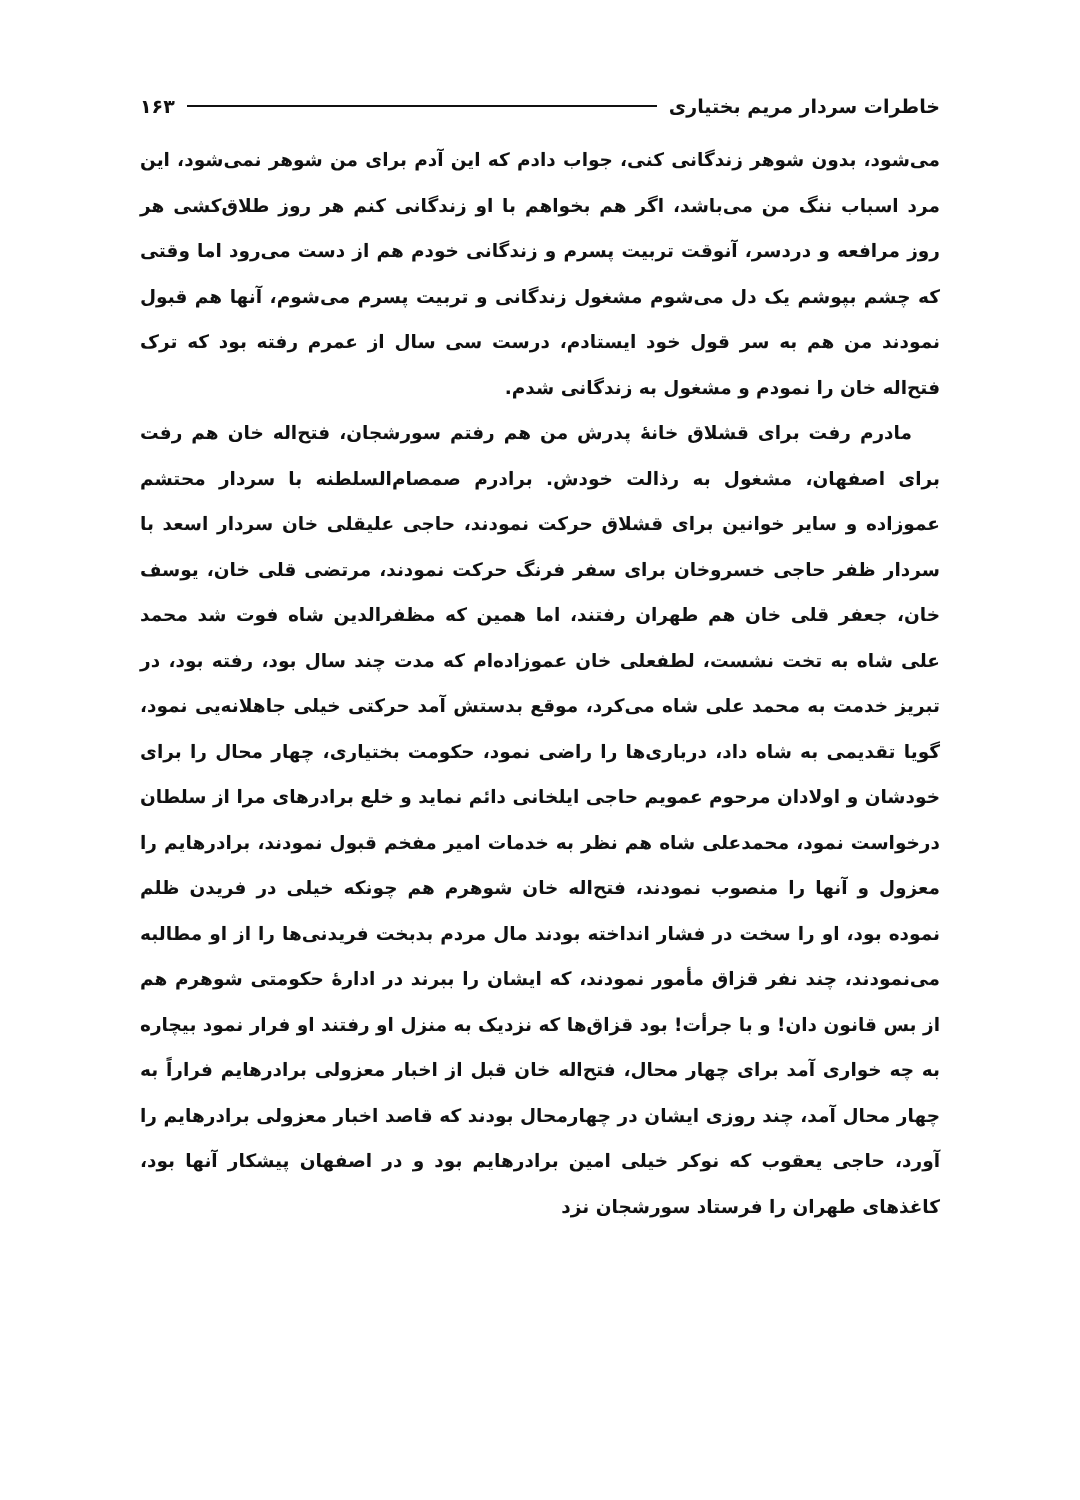خاطرات سردار مریم بختیاری ۱۶۳
می‌شود، بدون شوهر زندگانی کنی، جواب دادم که این آدم برای من شوهر نمی‌شود، این مرد اسباب ننگ من می‌باشد، اگر هم بخواهم با او زندگانی کنم هر روز طلاق‌کشی هر روز مرافعه و دردسر، آنوقت تربیت پسرم و زندگانی خودم هم از دست می‌رود اما وقتی که چشم بپوشم یک دل می‌شوم مشغول زندگانی و تربیت پسرم می‌شوم، آنها هم قبول نمودند من هم به سر قول خود ایستادم، درست سی سال از عمرم رفته بود که ترک فتح‌اله خان را نمودم و مشغول به زندگانی شدم.
مادرم رفت برای قشلاق خانهٔ پدرش من هم رفتم سورشجان، فتح‌اله خان هم رفت برای اصفهان، مشغول به رذالت خودش. برادرم صمصام‌السلطنه با سردار محتشم عموزاده و سایر خوانین برای قشلاق حرکت نمودند، حاجی علیقلی خان سردار اسعد با سردار ظفر حاجی خسروخان برای سفر فرنگ حرکت نمودند، مرتضی قلی خان، یوسف خان، جعفر قلی خان هم طهران رفتند، اما همین که مظفرالدین شاه فوت شد محمد علی شاه به تخت نشست، لطفعلی خان عموزاده‌ام که مدت چند سال بود، رفته بود، در تبریز خدمت به محمد علی شاه می‌کرد، موقع بدستش آمد حرکتی خیلی جاهلانه‌یی نمود، گویا تقدیمی به شاه داد، درباری‌ها را راضی نمود، حکومت بختیاری، چهار محال را برای خودشان و اولادان مرحوم عمویم حاجی ایلخانی دائم نماید و خلع برادرهای مرا از سلطان درخواست نمود، محمدعلی شاه هم نظر به خدمات امیر مفخم قبول نمودند، برادرهایم را معزول و آنها را منصوب نمودند، فتح‌اله خان شوهرم هم چونکه خیلی در فریدن ظلم نموده بود، او را سخت در فشار انداخته بودند مال مردم بدبخت فریدنی‌ها را از او مطالبه می‌نمودند، چند نفر قزاق مأمور نمودند، که ایشان را ببرند در ادارهٔ حکومتی شوهرم هم از بس قانون دان! و با جرأت! بود قزاق‌ها که نزدیک به منزل او رفتند او فرار نمود بیچاره به چه خواری آمد برای چهار محال، فتح‌اله خان قبل از اخبار معزولی برادرهایم فراراً به چهار محال آمد، چند روزی ایشان در چهارمحال بودند که قاصد اخبار معزولی برادرهایم را آورد، حاجی یعقوب که نوکر خیلی امین برادرهایم بود و در اصفهان پیشکار آنها بود، کاغذهای طهران را فرستاد سورشجان نزد